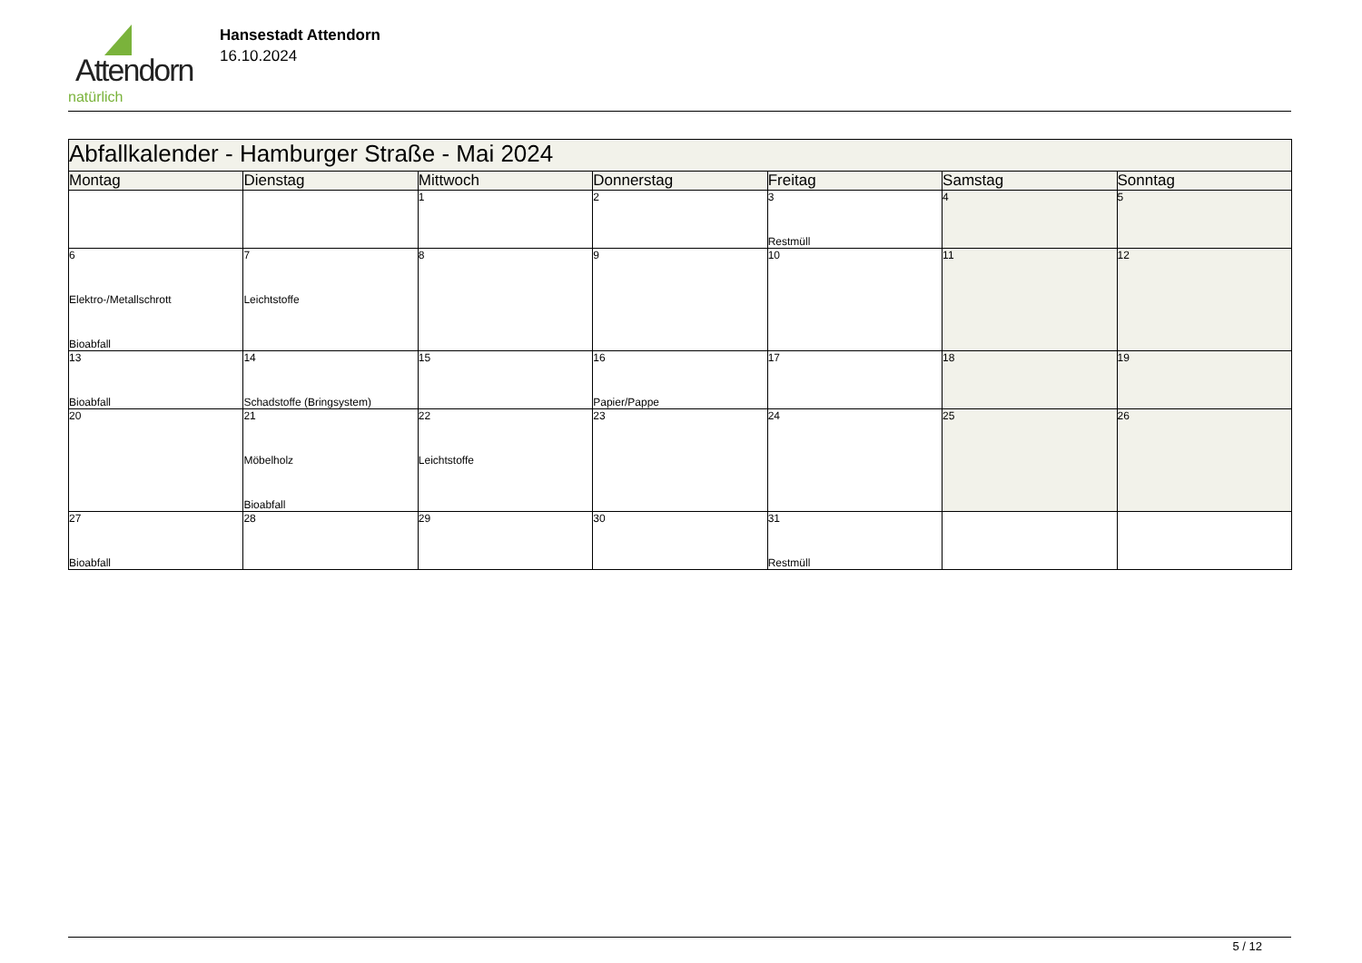Attendorn
natürlich
Hansestadt Attendorn
16.10.2024
| Abfallkalender - Hamburger Straße - Mai 2024 | | | | | | |
| Montag | Dienstag | Mittwoch | Donnerstag | Freitag | Samstag | Sonntag |
| | | 1 | 2 | 3 Restmüll | 4 | 5 |
| 6 Elektro-/Metallschrott Bioabfall | 7 Leichtstoffe | 8 | 9 | 10 | 11 | 12 |
| 13 Bioabfall | 14 Schadstoffe (Bringsystem) | 15 | 16 Papier/Pappe | 17 | 18 | 19 |
| 20 | 21 Möbelholz Bioabfall | 22 Leichtstoffe | 23 | 24 | 25 | 26 |
| 27 Bioabfall | 28 | 29 | 30 | 31 Restmüll | | |
5 / 12